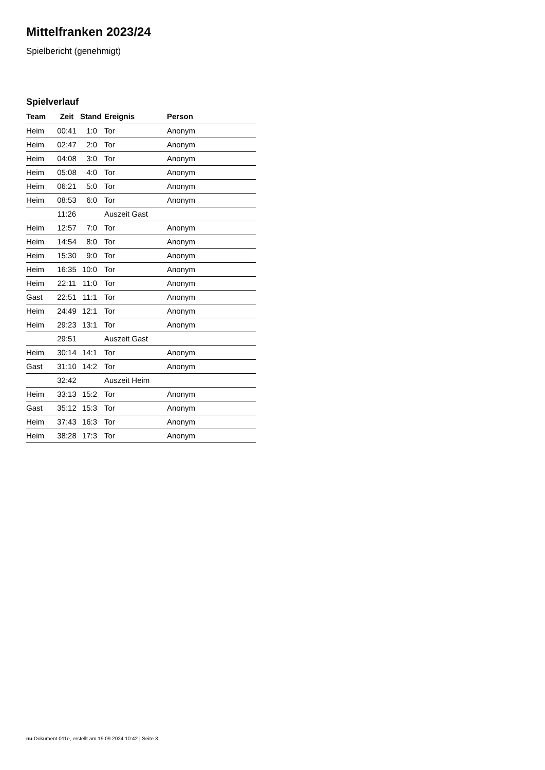Mittelfranken 2023/24
Spielbericht (genehmigt)
Spielverlauf
| Team | Zeit | Stand | Ereignis | Person |
| --- | --- | --- | --- | --- |
| Heim | 00:41 | 1:0 | Tor | Anonym |
| Heim | 02:47 | 2:0 | Tor | Anonym |
| Heim | 04:08 | 3:0 | Tor | Anonym |
| Heim | 05:08 | 4:0 | Tor | Anonym |
| Heim | 06:21 | 5:0 | Tor | Anonym |
| Heim | 08:53 | 6:0 | Tor | Anonym |
| | 11:26 | | Auszeit Gast | |
| Heim | 12:57 | 7:0 | Tor | Anonym |
| Heim | 14:54 | 8:0 | Tor | Anonym |
| Heim | 15:30 | 9:0 | Tor | Anonym |
| Heim | 16:35 | 10:0 | Tor | Anonym |
| Heim | 22:11 | 11:0 | Tor | Anonym |
| Gast | 22:51 | 11:1 | Tor | Anonym |
| Heim | 24:49 | 12:1 | Tor | Anonym |
| Heim | 29:23 | 13:1 | Tor | Anonym |
| | 29:51 | | Auszeit Gast | |
| Heim | 30:14 | 14:1 | Tor | Anonym |
| Gast | 31:10 | 14:2 | Tor | Anonym |
| | 32:42 | | Auszeit Heim | |
| Heim | 33:13 | 15:2 | Tor | Anonym |
| Gast | 35:12 | 15:3 | Tor | Anonym |
| Heim | 37:43 | 16:3 | Tor | Anonym |
| Heim | 38:28 | 17:3 | Tor | Anonym |
nu.Dokument 011e, erstellt am 19.09.2024 10:42 | Seite 3